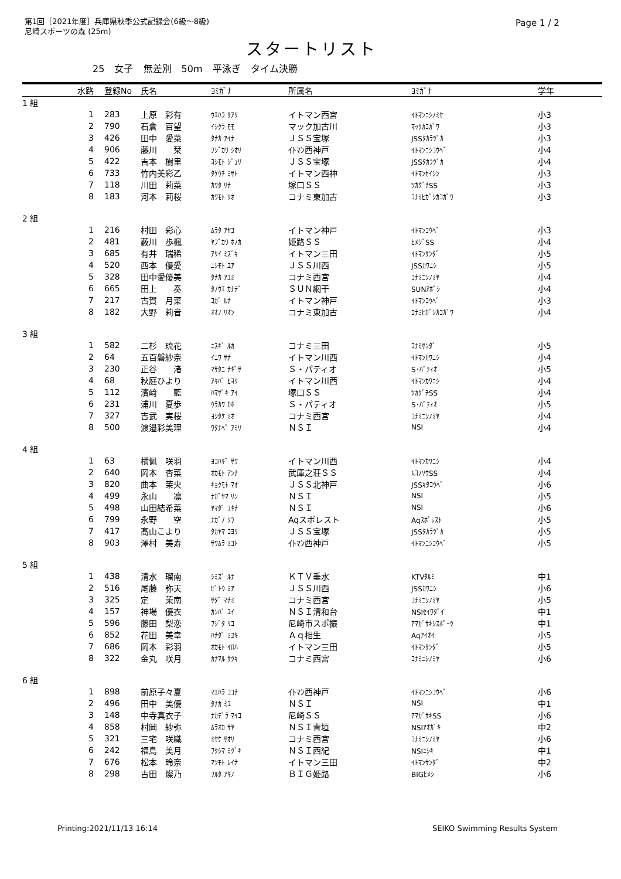第1回［2021年度］兵庫県秋季公式記録会(6級～8級)
尼崎スポーツの森 (25m)
Page 1 / 2
スタートリスト
25 女子 無差別 50m 平泳ぎ タイム決勝
| | 水路 | 登録No | 氏名 | ﾖﾐｶﾞﾅ | 所属名 | ﾖﾐｶﾞﾅ | 学年 |
| --- | --- | --- | --- | --- | --- | --- | --- |
| 1 組 | | | | | | | |
| | 1 | 283 | 上原 彩有 | ｳｴﾊﾗ ｻｱﾘ | イトマン西宮 | ｲﾄﾏﾝﾆｼﾉﾐﾔ | 小3 |
| | 2 | 790 | 石倉 百望 | ｲｼｸﾗ ﾓﾓ | マック加古川 | ﾏｯｸｶｺｶﾞﾜ | 小3 |
| | 3 | 426 | 田中 愛菜 | ﾀﾅｶ ｱｲﾅ | ＪＳＳ宝塚 | JSSﾀｶﾗﾂﾞｶ | 小3 |
| | 4 | 906 | 藤川 栞 | ﾌｼﾞｶﾜ ｼｵﾘ | ｲﾄﾏﾝ西神戸 | ｲﾄﾏﾝﾆｼｺｳﾍﾞ | 小4 |
| | 5 | 422 | 吉本 樹里 | ﾖｼﾓﾄ ｼﾞｭﾘ | ＪＳＳ宝塚 | JSSﾀｶﾗﾂﾞｶ | 小4 |
| | 6 | 733 | 竹内美彩乙 | ﾀｹｳﾁ ﾐｻﾄ | イトマン西神 | ｲﾄﾏﾝｾｲｼﾝ | 小3 |
| | 7 | 118 | 川田 莉菜 | ｶﾜﾀ ﾘﾅ | 塚口ＳＳ | ﾂｶｸﾞﾁSS | 小3 |
| | 8 | 183 | 河本 莉桜 | ｶﾜﾓﾄ ﾘｵ | コナミ東加古 | ｺﾅﾐﾋｶﾞｼｶｺｶﾞﾜ | 小3 |
| 2 組 | | | | | | | |
| | 1 | 216 | 村田 彩心 | ﾑﾗﾀ ｱﾔｺ | イトマン神戸 | ｲﾄﾏﾝｺｳﾍﾞ | 小3 |
| | 2 | 481 | 薮川 歩楓 | ﾔﾌﾞｶﾜ ﾎﾉｶ | 姫路ＳＳ | ﾋﾒｼﾞSS | 小4 |
| | 3 | 685 | 有井 瑞稀 | ｱﾘｲ ﾐｽﾞｷ | イトマン三田 | ｲﾄﾏﾝｻﾝﾀﾞ | 小5 |
| | 4 | 520 | 西本 優愛 | ﾆｼﾓﾄ ﾕｱ | ＪＳＳ川西 | JSSｶﾜﾆｼ | 小5 |
| | 5 | 328 | 田中愛優美 | ﾀﾅｶ ｱﾕﾐ | コナミ西宮 | ｺﾅﾐﾆｼﾉﾐﾔ | 小4 |
| | 6 | 665 | 田上 奏 | ﾀﾉｳｴ ｶﾅﾃﾞ | ＳＵＮ網干 | SUNｱﾎﾞｼ | 小4 |
| | 7 | 217 | 古賀 月菜 | ｺｶﾞ ﾙﾅ | イトマン神戸 | ｲﾄﾏﾝｺｳﾍﾞ | 小3 |
| | 8 | 182 | 大野 莉音 | ｵｵﾉ ﾘｵﾝ | コナミ東加古 | ｺﾅﾐﾋｶﾞｼｶｺｶﾞﾜ | 小4 |
| 3 組 | | | | | | | |
| | 1 | 582 | 二杉 琉花 | ﾆｽｷﾞ ﾙｶ | コナミ三田 | ｺﾅﾐｻﾝﾀﾞ | 小5 |
| | 2 | 64 | 五百磐紗奈 | ｲﾆﾜ ｻﾅ | イトマン川西 | ｲﾄﾏﾝｶﾜﾆｼ | 小4 |
| | 3 | 230 | 正谷 渚 | ﾏｻﾀﾆ ﾅｷﾞｻ | Ｓ・パティオ | S･ﾊﾟﾃｨｵ | 小5 |
| | 4 | 68 | 秋庭ひより | ｱｷﾊﾞ ﾋﾖﾘ | イトマン川西 | ｲﾄﾏﾝｶﾜﾆｼ | 小4 |
| | 5 | 112 | 濱﨑 藍 | ﾊﾏｻﾞｷ ｱｲ | 塚口ＳＳ | ﾂｶｸﾞﾁSS | 小4 |
| | 6 | 231 | 浦川 夏歩 | ｳﾗｶﾜ ｶﾎ | Ｓ・パティオ | S･ﾊﾟﾃｨｵ | 小5 |
| | 7 | 327 | 吉武 実桜 | ﾖｼﾀｹ ﾐｵ | コナミ西宮 | ｺﾅﾐﾆｼﾉﾐﾔ | 小4 |
| | 8 | 500 | 渡邉彩美理 | ﾜﾀﾅﾍﾞ ｱﾐﾘ | ＮＳＩ | NSI | 小4 |
| 4 組 | | | | | | | |
| | 1 | 63 | 横佩 咲羽 | ﾖｺﾊｷﾞ ｻﾜ | イトマン川西 | ｲﾄﾏﾝｶﾜﾆｼ | 小4 |
| | 2 | 640 | 岡本 杏菜 | ｵｶﾓﾄ ｱﾝﾅ | 武庫之荘ＳＳ | ﾑｺﾉｿｳSS | 小4 |
| | 3 | 820 | 曲本 茉央 | ｷｮｸﾓﾄ ﾏｵ | ＪＳＳ北神戸 | JSSｷﾀｺｳﾍﾞ | 小6 |
| | 4 | 499 | 永山 凛 | ﾅｶﾞﾔﾏ ﾘﾝ | ＮＳＩ | NSI | 小5 |
| | 5 | 498 | 山田結希菜 | ﾔﾏﾀﾞ ﾕｷﾅ | ＮＳＩ | NSI | 小6 |
| | 6 | 799 | 永野 空 | ﾅｶﾞﾉ ｿﾗ | Aqスポレスト | Aqｽﾎﾟﾚｽﾄ | 小5 |
| | 7 | 417 | 髙山こより | ﾀｶﾔﾏ ｺﾖﾘ | ＪＳＳ宝塚 | JSSﾀｶﾗﾂﾞｶ | 小5 |
| | 8 | 903 | 澤村 美寿 | ｻﾜﾑﾗ ﾐｺﾄ | ｲﾄﾏﾝ西神戸 | ｲﾄﾏﾝﾆｼｺｳﾍﾞ | 小5 |
| 5 組 | | | | | | | |
| | 1 | 438 | 清水 瑠南 | ｼﾐｽﾞ ﾙﾅ | ＫＴＶ垂水 | KTVﾀﾙﾐ | 中1 |
| | 2 | 516 | 尾藤 弥天 | ﾋﾞﾄｳ ﾐｱ | ＪＳＳ川西 | JSSｶﾜﾆｼ | 小6 |
| | 3 | 325 | 定 茉南 | ｻﾀﾞ ﾏﾅﾐ | コナミ西宮 | ｺﾅﾐﾆｼﾉﾐﾔ | 小5 |
| | 4 | 157 | 神場 優衣 | ｶﾝﾊﾞ ﾕｲ | ＮＳＩ清和台 | NSIｾｲﾜﾀﾞｲ | 中1 |
| | 5 | 596 | 藤田 梨恋 | ﾌｼﾞﾀ ﾘｺ | 尼崎市スポ振 | ｱﾏｶﾞｻｷｼｽﾎﾟｰﾂ | 中1 |
| | 6 | 852 | 花田 美幸 | ﾊﾅﾀﾞ ﾐﾕｷ | Ａｑ相生 | Aqｱｲｵｲ | 小5 |
| | 7 | 686 | 岡本 彩羽 | ｵｶﾓﾄ ｲﾛﾊ | イトマン三田 | ｲﾄﾏﾝｻﾝﾀﾞ | 小5 |
| | 8 | 322 | 金丸 咲月 | ｶﾅﾏﾙ ｻﾂｷ | コナミ西宮 | ｺﾅﾐﾆｼﾉﾐﾔ | 小6 |
| 6 組 | | | | | | | |
| | 1 | 898 | 前原子々夏 | ﾏｴﾊﾗ ｺｺﾅ | ｲﾄﾏﾝ西神戸 | ｲﾄﾏﾝﾆｼｺｳﾍﾞ | 小6 |
| | 2 | 496 | 田中 美優 | ﾀﾅｶ ﾐﾕ | ＮＳＩ | NSI | 中1 |
| | 3 | 148 | 中寺真衣子 | ﾅｶﾃﾞﾗ ﾏｲｺ | 尼崎ＳＳ | ｱﾏｶﾞｻｷSS | 小6 |
| | 4 | 858 | 村岡 紗弥 | ﾑﾗｵｶ ｻﾔ | ＮＳＩ青垣 | NSIｱｵｶﾞｷ | 中2 |
| | 5 | 321 | 三宅 咲織 | ﾐﾔｹ ｻｵﾘ | コナミ西宮 | ｺﾅﾐﾆｼﾉﾐﾔ | 小6 |
| | 6 | 242 | 福島 美月 | ﾌｸｼﾏ ﾐﾂﾞｷ | ＮＳＩ西紀 | NSIﾆｼｷ | 中1 |
| | 7 | 676 | 松本 玲奈 | ﾏﾂﾓﾄ ﾚｲﾅ | イトマン三田 | ｲﾄﾏﾝｻﾝﾀﾞ | 中2 |
| | 8 | 298 | 古田 燦乃 | ﾌﾙﾀ ｱｷﾉ | ＢＩＧ姫路 | BIGﾋﾒｼ | 小6 |
Printing:2021/11/13 16:14 SEIKO Swimming Results System